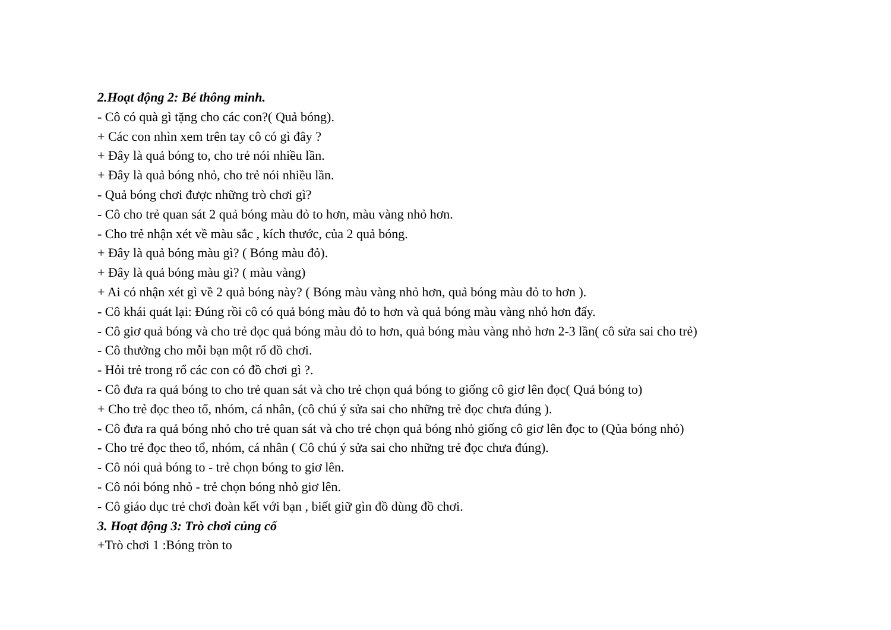2.Hoạt động 2: Bé thông minh.
- Cô có quà gì tặng cho các con?( Quả bóng).
+ Các con nhìn xem trên tay cô có gì đây ?
+ Đây là quả bóng to, cho trẻ nói nhiều lần.
+ Đây là quả bóng nhỏ, cho trẻ nói nhiều lần.
- Quả bóng chơi được những trò chơi gì?
- Cô cho trẻ quan sát 2 quả bóng màu đỏ to hơn, màu vàng nhỏ hơn.
- Cho trẻ nhận xét về màu sắc , kích thước, của 2 quả bóng.
+ Đây là quả bóng màu gì? ( Bóng màu đỏ).
+ Đây là quả bóng màu gì? ( màu vàng)
+ Ai có nhận xét gì về 2 quả bóng này? ( Bóng màu vàng nhỏ hơn, quả bóng màu đỏ to hơn ).
- Cô khái quát lại: Đúng rồi cô có quả bóng màu đỏ to hơn và quả bóng màu vàng nhỏ hơn đấy.
- Cô giơ quả bóng và cho trẻ đọc quả bóng màu đỏ to hơn, quả bóng màu vàng nhỏ hơn 2-3 lần( cô sửa sai cho trẻ)
- Cô thưởng cho mỗi bạn một rổ đồ chơi.
- Hỏi trẻ trong rổ các con có đồ chơi gì ?.
- Cô đưa ra quả bóng to cho trẻ quan sát và cho trẻ chọn quả bóng to giống cô giơ lên đọc( Quả bóng to)
+ Cho trẻ đọc theo tổ, nhóm, cá nhân, (cô chú ý sửa sai cho những trẻ đọc chưa đúng ).
- Cô đưa ra quả bóng nhỏ cho trẻ quan sát và cho trẻ chọn quả bóng nhỏ giống cô giơ lên đọc to (Qủa bóng nhỏ)
- Cho trẻ đọc theo tổ, nhóm, cá nhân ( Cô chú ý sửa sai cho những trẻ đọc chưa đúng).
- Cô nói quả bóng to - trẻ chọn bóng to giơ lên.
- Cô nói bóng nhỏ - trẻ chọn bóng nhỏ giơ lên.
- Cô giáo dục trẻ chơi đoàn kết với bạn , biết giữ gìn đồ dùng đồ chơi.
3. Hoạt động 3: Trò chơi củng cố
+Trò chơi 1 :Bóng tròn to